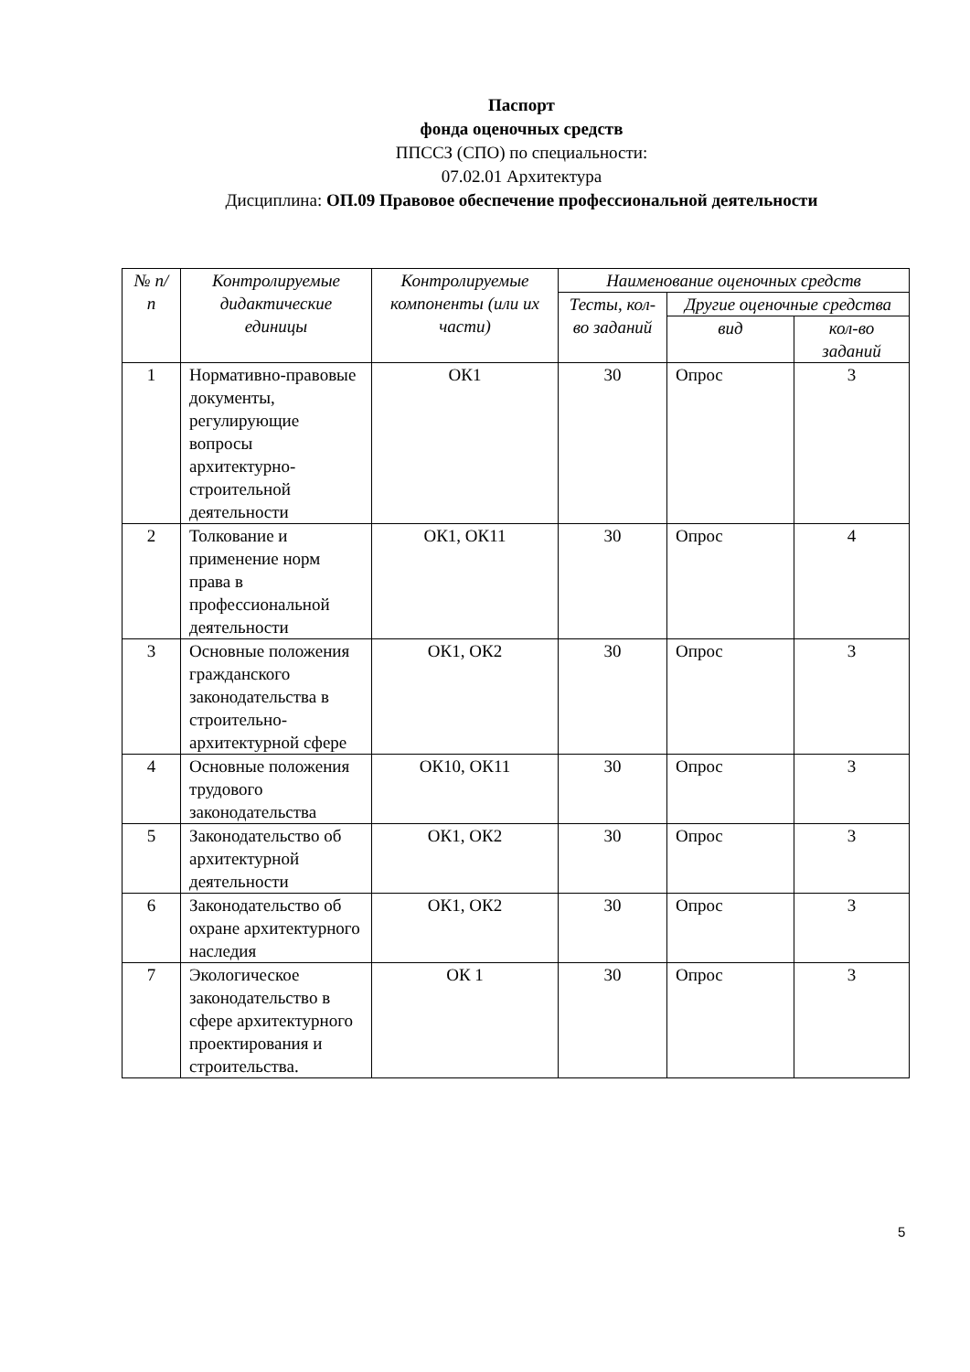Паспорт
фонда оценочных средств
ППССЗ (СПО) по специальности:
07.02.01 Архитектура
Дисциплина: ОП.09 Правовое обеспечение профессиональной деятельности
| № п/п | Контролируемые дидактические единицы | Контролируемые компоненты (или их части) | Наименование оценочных средств | | |
| --- | --- | --- | --- | --- | --- |
| | | | Тесты, кол-во заданий | Другие оценочные средства | |
| | | | | вид | кол-во заданий |
| 1 | Нормативно-правовые документы, регулирующие вопросы архитектурно-строительной деятельности | ОК1 | 30 | Опрос | 3 |
| 2 | Толкование и применение норм права в профессиональной деятельности | ОК1, ОК11 | 30 | Опрос | 4 |
| 3 | Основные положения гражданского законодательства в строительно-архитектурной сфере | ОК1, ОК2 | 30 | Опрос | 3 |
| 4 | Основные положения трудового законодательства | ОК10, ОК11 | 30 | Опрос | 3 |
| 5 | Законодательство об архитектурной деятельности | ОК1, ОК2 | 30 | Опрос | 3 |
| 6 | Законодательство об охране архитектурного наследия | ОК1, ОК2 | 30 | Опрос | 3 |
| 7 | Экологическое законодательство в сфере архитектурного проектирования и строительства. | ОК 1 | 30 | Опрос | 3 |
5